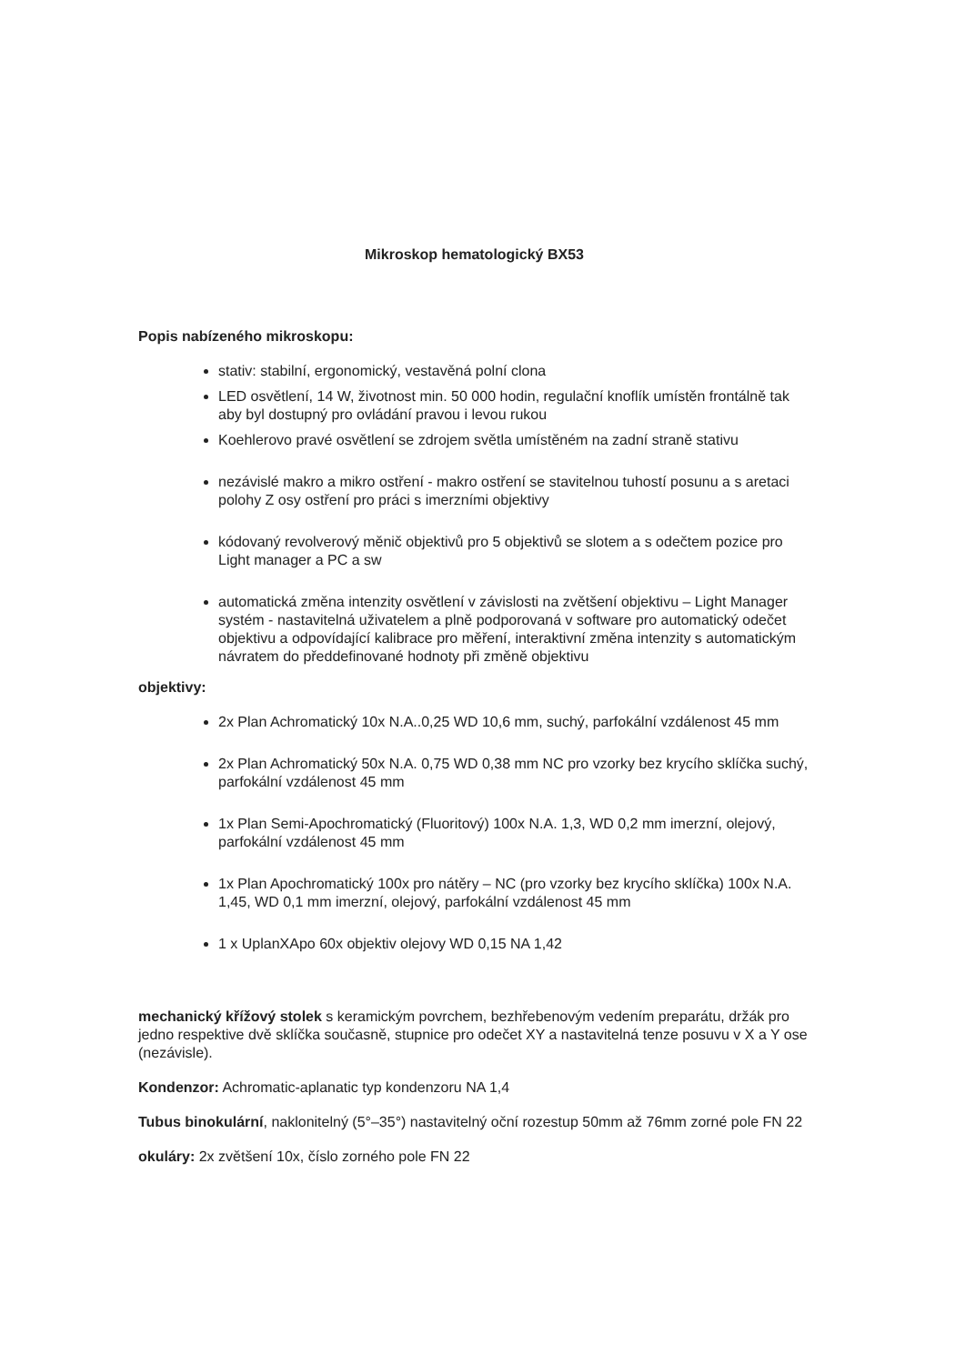Mikroskop hematologický BX53
Popis nabízeného mikroskopu:
stativ: stabilní, ergonomický, vestavěná polní clona
LED osvětlení, 14 W, životnost min. 50 000 hodin, regulační knoflík umístěn frontálně tak aby byl dostupný pro ovládání pravou i levou rukou
Koehlerovo pravé osvětlení se zdrojem světla umístěném na zadní straně stativu
nezávislé makro a mikro ostření - makro ostření se stavitelnou tuhostí posunu a s aretaci polohy Z osy ostření pro práci s imerzními objektivy
kódovaný revolverový měnič objektivů pro 5 objektivů se slotem a s odečtem pozice pro Light manager a PC a sw
automatická změna intenzity osvětlení v závislosti na zvětšení objektivu – Light Manager systém - nastavitelná uživatelem a plně podporovaná v software pro automatický odečet objektivu a odpovídající kalibrace pro měření, interaktivní změna intenzity s automatickým návratem do předdefinované hodnoty při změně objektivu
objektivy:
2x Plan Achromatický 10x N.A..0,25 WD 10,6 mm, suchý, parfokální vzdálenost 45 mm
2x Plan Achromatický 50x N.A. 0,75 WD 0,38 mm NC pro vzorky bez krycího sklíčka suchý, parfokální vzdálenost 45 mm
1x Plan Semi-Apochromatický (Fluoritový) 100x N.A. 1,3, WD 0,2 mm imerzní, olejový, parfokální vzdálenost 45 mm
1x Plan Apochromatický 100x pro nátěry – NC (pro vzorky bez krycího sklíčka) 100x N.A. 1,45, WD 0,1 mm imerzní, olejový, parfokální vzdálenost 45 mm
1 x UplanXApo 60x objektiv olejovy WD 0,15 NA 1,42
mechanický křížový stolek s keramickým povrchem, bezhřebenovým vedením preparátu, držák pro jedno respektive dvě sklíčka současně, stupnice pro odečet XY a nastavitelná tenze posuvu v X a Y ose (nezávisle).
Kondenzor: Achromatic-aplanatic typ kondenzoru NA 1,4
Tubus binokulární, naklonitelný (5°–35°) nastavitelný oční rozestup 50mm až 76mm zorné pole FN 22
okuláry: 2x zvětšení 10x, číslo zorného pole FN 22